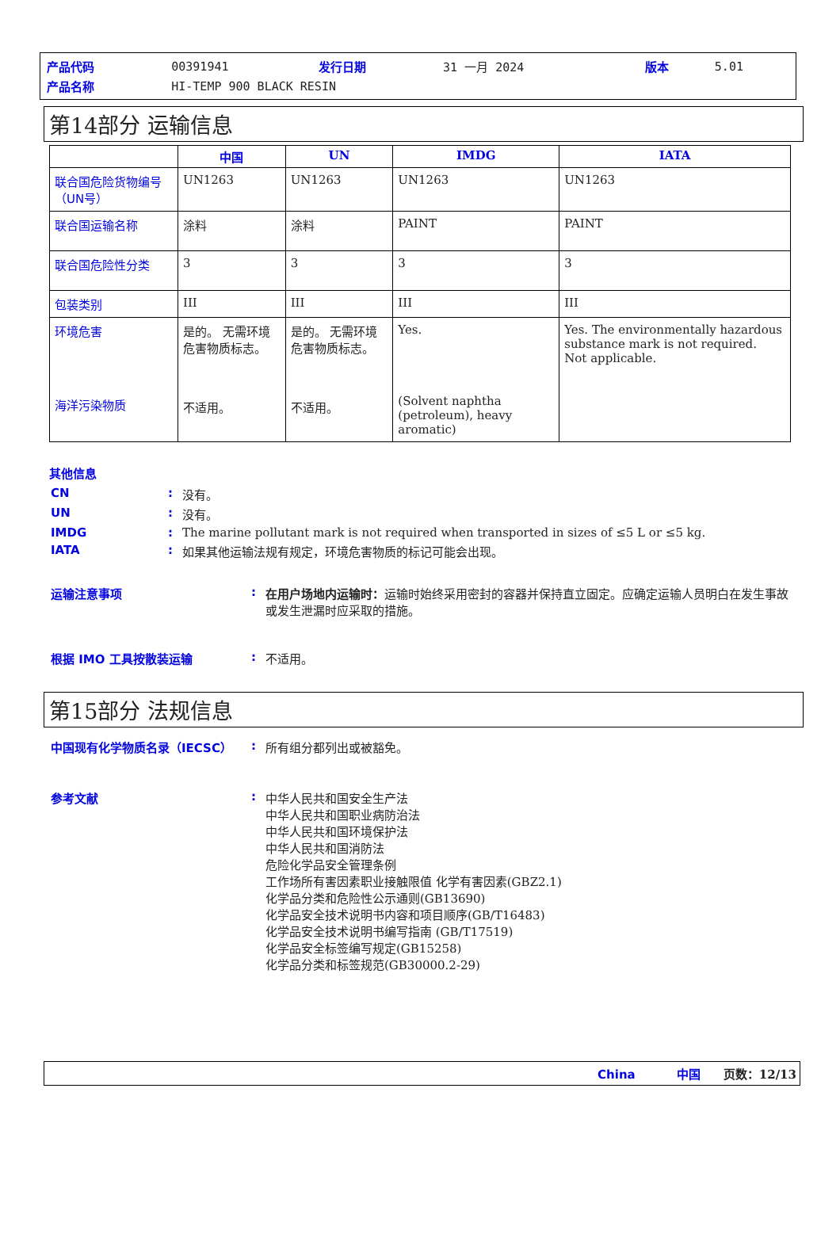| 产品代码 | 00391941 | 发行日期 | 31 一月 2024 | 版本 | 5.01 |
| 产品名称 | HI-TEMP 900 BLACK RESIN | | | | |
第14部分 运输信息
| | 中国 | UN | IMDG | IATA |
| --- | --- | --- | --- | --- |
| 联合国危险货物编号（UN号） | UN1263 | UN1263 | UN1263 | UN1263 |
| 联合国运输名称 | 涂料 | 涂料 | PAINT | PAINT |
| 联合国危险性分类 | 3 | 3 | 3 | 3 |
| 包装类别 | III | III | III | III |
| 环境危害 海洋污染物质 | 是的。 无需环境危害物质标志。 不适用。 | 是的。 无需环境危害物质标志。 不适用。 | Yes. (Solvent naphtha (petroleum), heavy aromatic) | Yes. The environmentally hazardous substance mark is not required. Not applicable. |
其他信息
| CN | : | 没有。 |
| UN | : | 没有。 |
| IMDG | : | The marine pollutant mark is not required when transported in sizes of ≤5 L or ≤5 kg. |
| IATA | : | 如果其他运输法规有规定，环境危害物质的标记可能会出现。 |
| 运输注意事项 | : | 在用户场地内运输时： 运输时始终采用密封的容器并保持直立固定。应确定运输人员明白在发生事故或发生泄漏时应采取的措施。 |
| 根据 IMO 工具按散装运输 | : | 不适用。 |
第15部分 法规信息
| 中国现有化学物质名录（IECSC） | : | 所有组分都列出或被豁免。 |
| 参考文献 | : | 中华人民共和国安全生产法 中华人民共和国职业病防治法 中华人民共和国环境保护法 中华人民共和国消防法 危险化学品安全管理条例 工作场所有害因素职业接触限值 化学有害因素(GBZ2.1) 化学品分类和危险性公示通则(GB13690) 化学品安全技术说明书内容和项目顺序(GB/T16483) 化学品安全技术说明书编写指南 (GB/T17519) 化学品安全标签编写规定(GB15258) 化学品分类和标签规范(GB30000.2-29) |
China 中国 页数：12/13